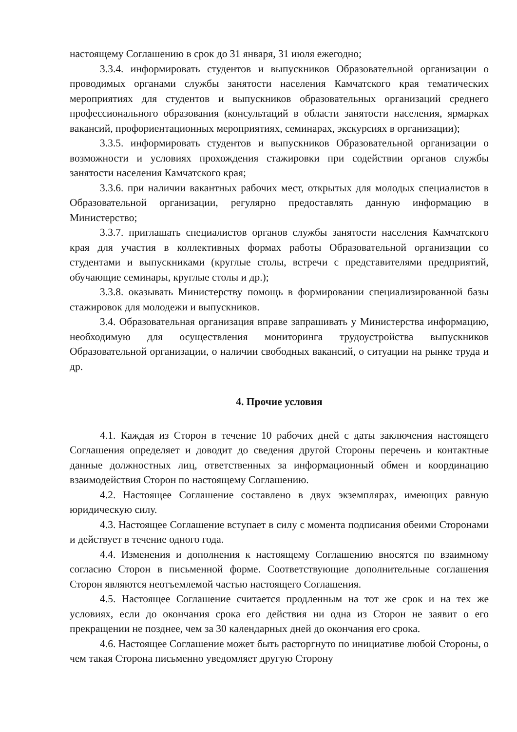настоящему Соглашению в срок до 31 января, 31 июля ежегодно;
3.3.4. информировать студентов и выпускников Образовательной организации о проводимых органами службы занятости населения Камчатского края тематических мероприятиях для студентов и выпускников образовательных организаций среднего профессионального образования (консультаций в области занятости населения, ярмарках вакансий, профориентационных мероприятиях, семинарах, экскурсиях в организации);
3.3.5. информировать студентов и выпускников Образовательной организации о возможности и условиях прохождения стажировки при содействии органов службы занятости населения Камчатского края;
3.3.6. при наличии вакантных рабочих мест, открытых для молодых специалистов в Образовательной организации, регулярно предоставлять данную информацию в Министерство;
3.3.7. приглашать специалистов органов службы занятости населения Камчатского края для участия в коллективных формах работы Образовательной организации со студентами и выпускниками (круглые столы, встречи с представителями предприятий, обучающие семинары, круглые столы и др.);
3.3.8. оказывать Министерству помощь в формировании специализированной базы стажировок для молодежи и выпускников.
3.4. Образовательная организация вправе запрашивать у Министерства информацию, необходимую для осуществления мониторинга трудоустройства выпускников Образовательной организации, о наличии свободных вакансий, о ситуации на рынке труда и др.
4. Прочие условия
4.1. Каждая из Сторон в течение 10 рабочих дней с даты заключения настоящего Соглашения определяет и доводит до сведения другой Стороны перечень и контактные данные должностных лиц, ответственных за информационный обмен и координацию взаимодействия Сторон по настоящему Соглашению.
4.2. Настоящее Соглашение составлено в двух экземплярах, имеющих равную юридическую силу.
4.3. Настоящее Соглашение вступает в силу с момента подписания обеими Сторонами и действует в течение одного года.
4.4. Изменения и дополнения к настоящему Соглашению вносятся по взаимному согласию Сторон в письменной форме. Соответствующие дополнительные соглашения Сторон являются неотъемлемой частью настоящего Соглашения.
4.5. Настоящее Соглашение считается продленным на тот же срок и на тех же условиях, если до окончания срока его действия ни одна из Сторон не заявит о его прекращении не позднее, чем за 30 календарных дней до окончания его срока.
4.6. Настоящее Соглашение может быть расторгнуто по инициативе любой Стороны, о чем такая Сторона письменно уведомляет другую Сторону